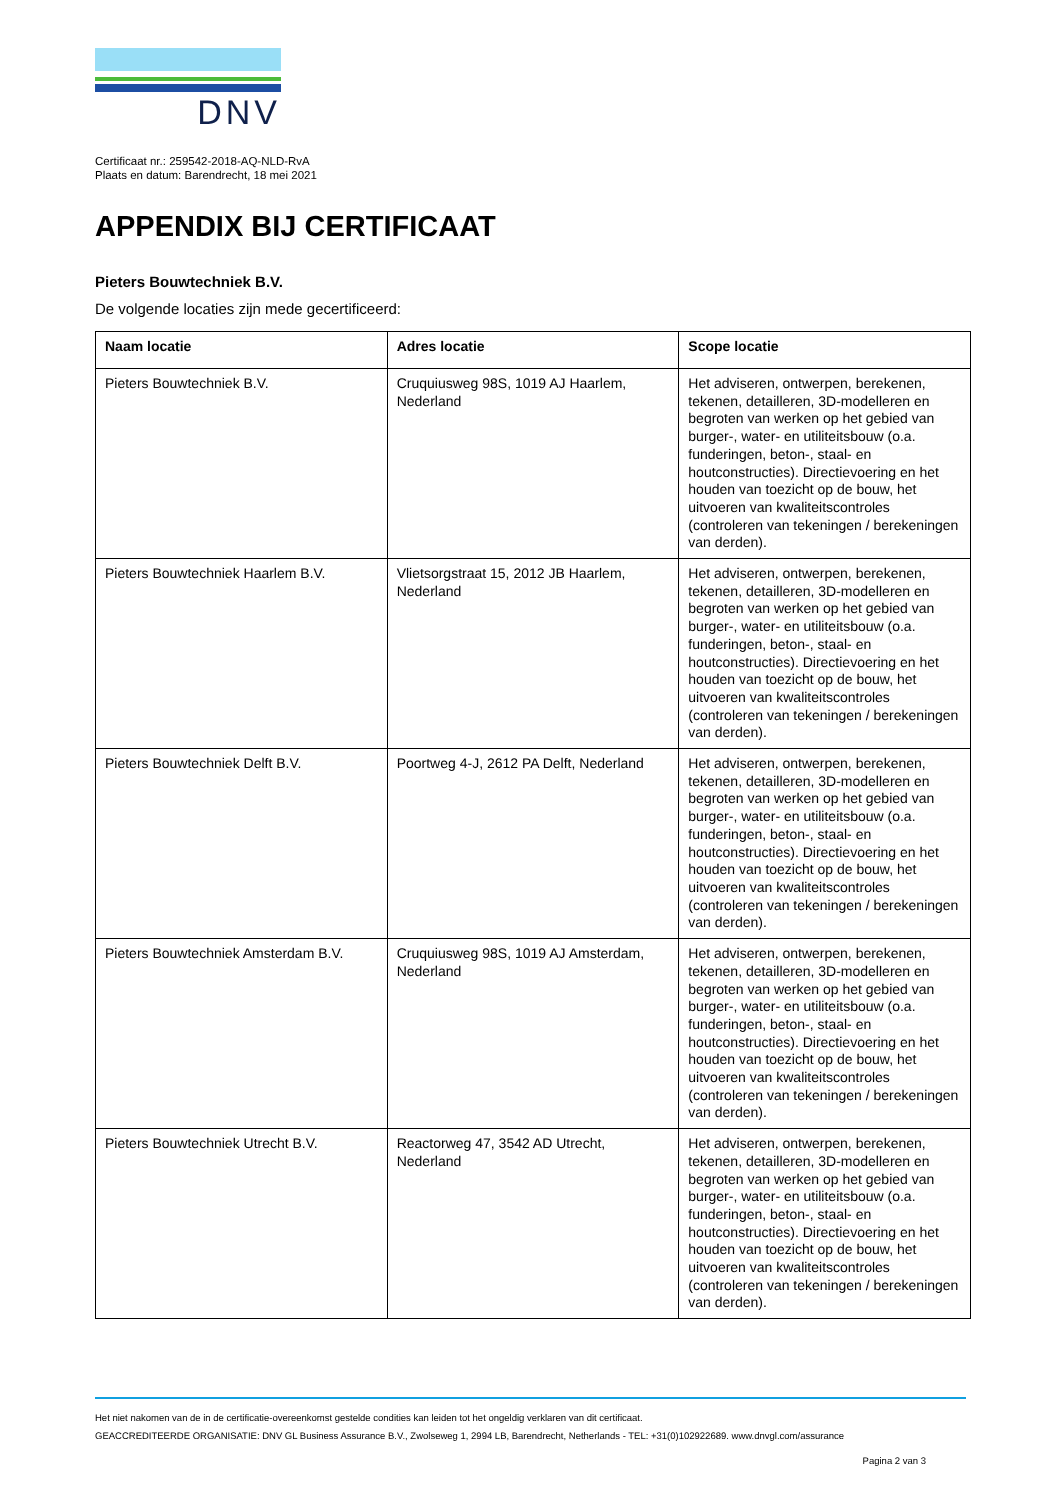DNV
Certificaat nr.: 259542-2018-AQ-NLD-RvA
Plaats en datum: Barendrecht, 18 mei 2021
APPENDIX BIJ CERTIFICAAT
Pieters Bouwtechniek B.V.
De volgende locaties zijn mede gecertificeerd:
| Naam locatie | Adres locatie | Scope locatie |
| --- | --- | --- |
| Pieters Bouwtechniek B.V. | Cruquiusweg 98S, 1019 AJ Haarlem, Nederland | Het adviseren, ontwerpen, berekenen, tekenen, detailleren, 3D-modelleren en begroten van werken op het gebied van burger-, water- en utiliteitsbouw (o.a. funderingen, beton-, staal- en houtconstructies). Directievoering en het houden van toezicht op de bouw, het uitvoeren van kwaliteitscontroles (controleren van tekeningen / berekeningen van derden). |
| Pieters Bouwtechniek Haarlem B.V. | Vlietsorgstraat 15, 2012 JB Haarlem, Nederland | Het adviseren, ontwerpen, berekenen, tekenen, detailleren, 3D-modelleren en begroten van werken op het gebied van burger-, water- en utiliteitsbouw (o.a. funderingen, beton-, staal- en houtconstructies). Directievoering en het houden van toezicht op de bouw, het uitvoeren van kwaliteitscontroles (controleren van tekeningen / berekeningen van derden). |
| Pieters Bouwtechniek Delft B.V. | Poortweg 4-J, 2612 PA Delft, Nederland | Het adviseren, ontwerpen, berekenen, tekenen, detailleren, 3D-modelleren en begroten van werken op het gebied van burger-, water- en utiliteitsbouw (o.a. funderingen, beton-, staal- en houtconstructies). Directievoering en het houden van toezicht op de bouw, het uitvoeren van kwaliteitscontroles (controleren van tekeningen / berekeningen van derden). |
| Pieters Bouwtechniek Amsterdam B.V. | Cruquiusweg 98S, 1019 AJ Amsterdam, Nederland | Het adviseren, ontwerpen, berekenen, tekenen, detailleren, 3D-modelleren en begroten van werken op het gebied van burger-, water- en utiliteitsbouw (o.a. funderingen, beton-, staal- en houtconstructies). Directievoering en het houden van toezicht op de bouw, het uitvoeren van kwaliteitscontroles (controleren van tekeningen / berekeningen van derden). |
| Pieters Bouwtechniek Utrecht B.V. | Reactorweg 47, 3542 AD Utrecht, Nederland | Het adviseren, ontwerpen, berekenen, tekenen, detailleren, 3D-modelleren en begroten van werken op het gebied van burger-, water- en utiliteitsbouw (o.a. funderingen, beton-, staal- en houtconstructies). Directievoering en het houden van toezicht op de bouw, het uitvoeren van kwaliteitscontroles (controleren van tekeningen / berekeningen van derden). |
Het niet nakomen van de in de certificatie-overeenkomst gestelde condities kan leiden tot het ongeldig verklaren van dit certificaat.
GEACCREDITEERDE ORGANISATIE: DNV GL Business Assurance B.V., Zwolseweg 1, 2994 LB, Barendrecht, Netherlands - TEL: +31(0)102922689. www.dnvgl.com/assurance
Pagina 2 van 3